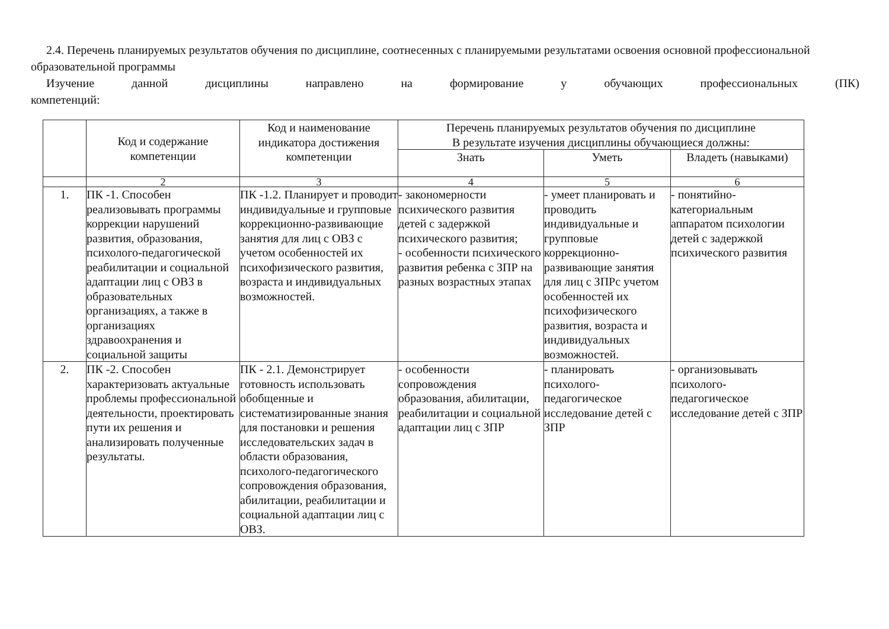2.4. Перечень планируемых результатов обучения по дисциплине, соотнесенных с планируемыми результатами освоения основной профессиональной образовательной программы
Изучение данной дисциплины направлено на формирование у обучающих профессиональных (ПК)
компетенций:
| | Код и содержание компетенции | Код и наименование индикатора достижения компетенции | Перечень планируемых результатов обучения по дисциплине В результате изучения дисциплины обучающиеся должны: | | |
| --- | --- | --- | --- | --- | --- |
| | | | Знать | Уметь | Владеть (навыками) |
| | 2 | 3 | 4 | 5 | 6 |
| 1. | ПК -1. Способен реализовывать программы коррекции нарушений развития, образования, психолого-педагогической реабилитации и социальной адаптации лиц с ОВЗ в образовательных организациях, а также в организациях здравоохранения и социальной защиты | ПК -1.2. Планирует и проводит индивидуальные и групповые коррекционно-развивающие занятия для лиц с ОВЗ с учетом особенностей их психофизического развития, возраста и индивидуальных возможностей. | - закономерности психического развития детей с задержкой психического развития; - особенности психического развития ребенка с ЗПР на разных возрастных этапах | - умеет планировать и проводить индивидуальные и групповые коррекционно-развивающие занятия для лиц с ЗПРс учетом особенностей их психофизического развития, возраста и индивидуальных возможностей. | - понятийно-категориальным аппаратом психологии детей с задержкой психического развития |
| 2. | ПК -2. Способен характеризовать актуальные проблемы профессиональной деятельности, проектировать пути их решения и анализировать полученные результаты. | ПК - 2.1. Демонстрирует готовность использовать обобщенные и систематизированные знания для постановки и решения исследовательских задач в области образования, психолого-педагогического сопровождения образования, абилитации, реабилитации и социальной адаптации лиц с ОВЗ. | - особенности сопровождения образования, абилитации, реабилитации и социальной адаптации лиц с ЗПР | - планировать психолого-педагогическое исследование детей с ЗПР | - организовывать психолого-педагогическое исследование детей с ЗПР |